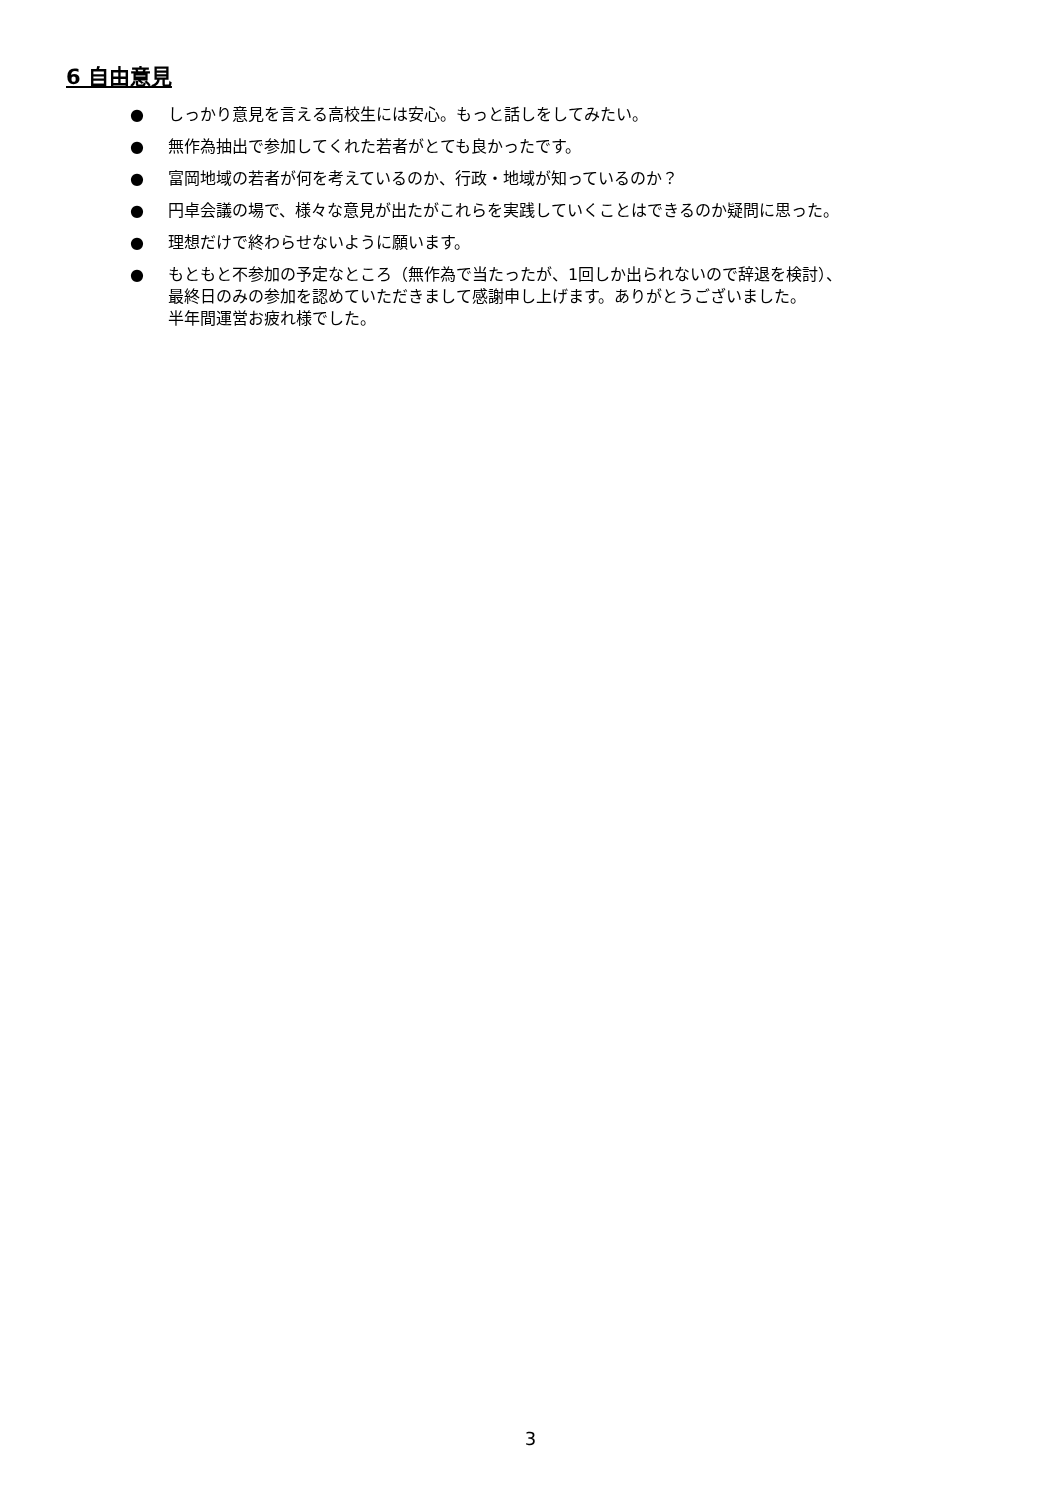6 自由意見
● しっかり意見を言える高校生には安心。もっと話しをしてみたい。
● 無作為抽出で参加してくれた若者がとても良かったです。
● 富岡地域の若者が何を考えているのか、行政・地域が知っているのか？
● 円卓会議の場で、様々な意見が出たがこれらを実践していくことはできるのか疑問に思った。
● 理想だけで終わらせないように願います。
● もともと不参加の予定なところ（無作為で当たったが、1回しか出られないので辞退を検討）、
最終日のみの参加を認めていただきまして感謝申し上げます。ありがとうございました。
半年間運営お疲れ様でした。
3